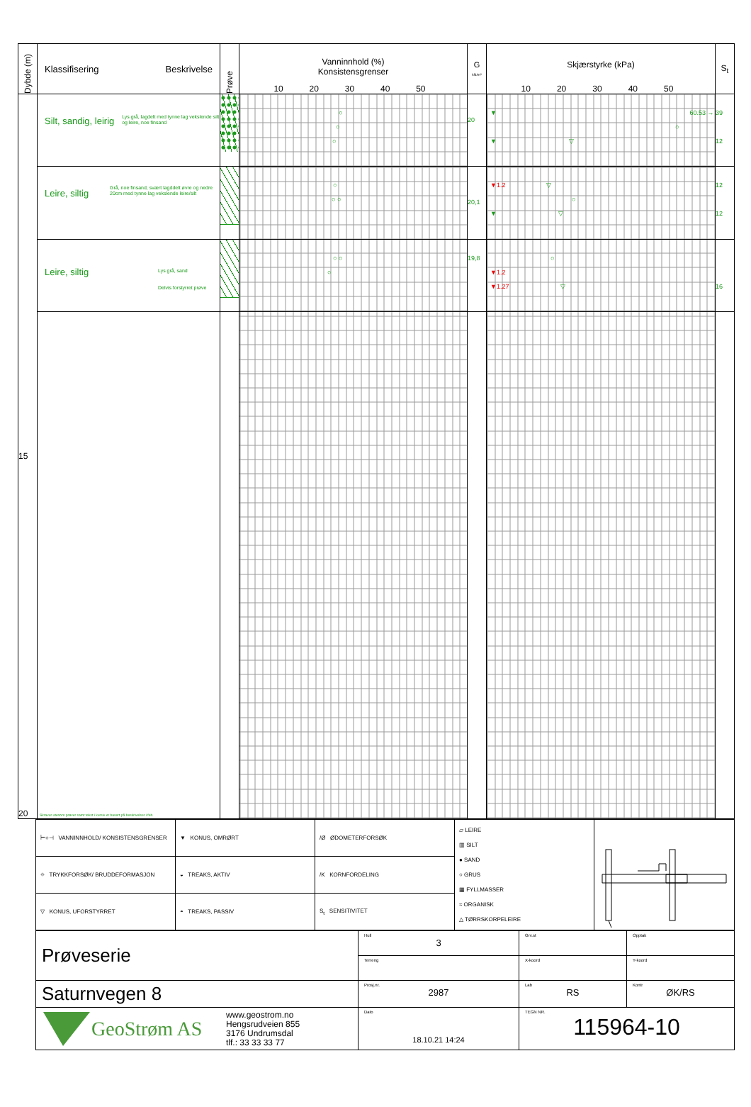| Dybde (m) | Klassifisering Beskrivelse | Prøve | Vanninnhold (%) Konsistensgrenser 10 20 30 40 50 | G kN/m³ | Skjærstyrke (kPa) 10 20 30 40 50 | S<sub>t</sub> |
| --- | --- | --- | --- | --- | --- | --- |
| 15 20 | Silt, sandig, leirig Lys grå, lagdelt med tynne lag vekslende silt og leire, noe finsand | | ○ ○ ○ | 20 | ▼ 60.53 → ○ ▼ ▽ | 39 12 |
| | Leire, siltig Grå, noe finsand, svært lagddelt øvre og nedre 20cm med tynne lag vekslende leire/silt | | ○ ○ ○ | 20,1 | ▼1.2 ▽ ○ ▼ ▽ | 12 12 |
| | Leire, siltig Lys grå, sand Delvis forstyrret prøve | | ○ ○ ○ | 19,8 | ○ ▼1.2 ▼1.27 ▽ | 16 |
| | Skravur utenom prøver samt tekst i kursiv er basert på beskrivelser i felt. | | | | | |
| ⊢○⊣ VANNINNHOLD/ KONSISTENSGRENSER | ▼ KONUS, OMRØRT | /Ø ØDOMETERFORSØK | ▱ LEIRE ▥ SILT ● SAND ○ GRUS ▦ FYLLMASSER ≈ ORGANISK △ TØRRSKORPELEIRE | |
| ⌖ TRYKKFORSØK/ BRUDDEFORMASJON | ◒ TREAKS, AKTIV | /K KORNFORDELING | | |
| ▽ KONUS, UFORSTYRRET | ◓ TREAKS, PASSIV | S<sub>t</sub> SENSITIVITET | | |
| Prøveserie | Hull 3 | Grv.st | Opptak |
| | Terreng | X-koord | Y-koord |
| Saturnvegen 8 | Prosj.nr. 2987 | Lab RS | Kontr ØK/RS |
| GeoStrøm AS www.geostrom.no Hengsrudveien 855 3176 Undrumsdal tlf.: 33 33 33 77 | Dato 18.10.21 14:24 | TEGN NR. 115964-10 | |